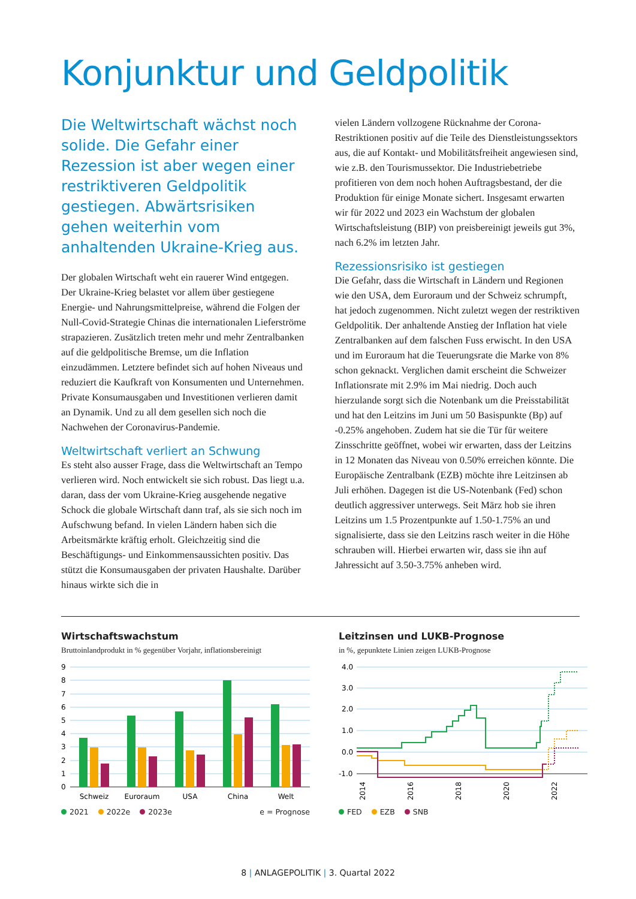Konjunktur und Geldpolitik
Die Weltwirtschaft wächst noch solide. Die Gefahr einer Rezession ist aber wegen einer restriktiveren Geldpolitik gestiegen. Abwärtsrisiken gehen weiterhin vom anhaltenden Ukraine-Krieg aus.
Der globalen Wirtschaft weht ein rauerer Wind entgegen. Der Ukraine-Krieg belastet vor allem über gestiegene Energie- und Nahrungsmittelpreise, während die Folgen der Null-Covid-Strategie Chinas die internationalen Lieferströme strapazieren. Zusätzlich treten mehr und mehr Zentralbanken auf die geldpolitische Bremse, um die Inflation einzudämmen. Letztere befindet sich auf hohen Niveaus und reduziert die Kaufkraft von Konsumenten und Unternehmen. Private Konsumausgaben und Investitionen verlieren damit an Dynamik. Und zu all dem gesellen sich noch die Nachwehen der Coronavirus-Pandemie.
Weltwirtschaft verliert an Schwung
Es steht also ausser Frage, dass die Weltwirtschaft an Tempo verlieren wird. Noch entwickelt sie sich robust. Das liegt u.a. daran, dass der vom Ukraine-Krieg ausgehende negative Schock die globale Wirtschaft dann traf, als sie sich noch im Aufschwung befand. In vielen Ländern haben sich die Arbeitsmärkte kräftig erholt. Gleichzeitig sind die Beschäftigungs- und Einkommensaussichten positiv. Das stützt die Konsumausgaben der privaten Haushalte. Darüber hinaus wirkte sich die in
vielen Ländern vollzogene Rücknahme der Corona-Restriktionen positiv auf die Teile des Dienstleistungssektors aus, die auf Kontakt- und Mobilitätsfreiheit angewiesen sind, wie z.B. den Tourismussektor. Die Industriebetriebe profitieren von dem noch hohen Auftragsbestand, der die Produktion für einige Monate sichert. Insgesamt erwarten wir für 2022 und 2023 ein Wachstum der globalen Wirtschaftsleistung (BIP) von preisbereinigt jeweils gut 3%, nach 6.2% im letzten Jahr.
Rezessionsrisiko ist gestiegen
Die Gefahr, dass die Wirtschaft in Ländern und Regionen wie den USA, dem Euroraum und der Schweiz schrumpft, hat jedoch zugenommen. Nicht zuletzt wegen der restriktiven Geldpolitik. Der anhaltende Anstieg der Inflation hat viele Zentralbanken auf dem falschen Fuss erwischt. In den USA und im Euroraum hat die Teuerungsrate die Marke von 8% schon geknackt. Verglichen damit erscheint die Schweizer Inflationsrate mit 2.9% im Mai niedrig. Doch auch hierzulande sorgt sich die Notenbank um die Preisstabilität und hat den Leitzins im Juni um 50 Basispunkte (Bp) auf -0.25% angehoben. Zudem hat sie die Tür für weitere Zinsschritte geöffnet, wobei wir erwarten, dass der Leitzins in 12 Monaten das Niveau von 0.50% erreichen könnte. Die Europäische Zentralbank (EZB) möchte ihre Leitzinsen ab Juli erhöhen. Dagegen ist die US-Notenbank (Fed) schon deutlich aggressiver unterwegs. Seit März hob sie ihren Leitzins um 1.5 Prozentpunkte auf 1.50-1.75% an und signalisierte, dass sie den Leitzins rasch weiter in die Höhe schrauben will. Hierbei erwarten wir, dass sie ihn auf Jahressicht auf 3.50-3.75% anheben wird.
Wirtschaftswachstum
Bruttoinlandprodukt in % gegenüber Vorjahr, inflationsbereinigt
9
8
7
6
5
4
3
2
1
0
Schweiz
Euroraum
USA
China
Welt
2021 2022e 2023e e = Prognose
Leitzinsen und LUKB-Prognose
in %, gepunktete Linien zeigen LUKB-Prognose
4.0
3.0
2.0
1.0
0.0
-1.0
2014
2016
2018
2020
2022
FED EZB SNB
8 | ANLAGEPOLITIK | 3. Quartal 2022